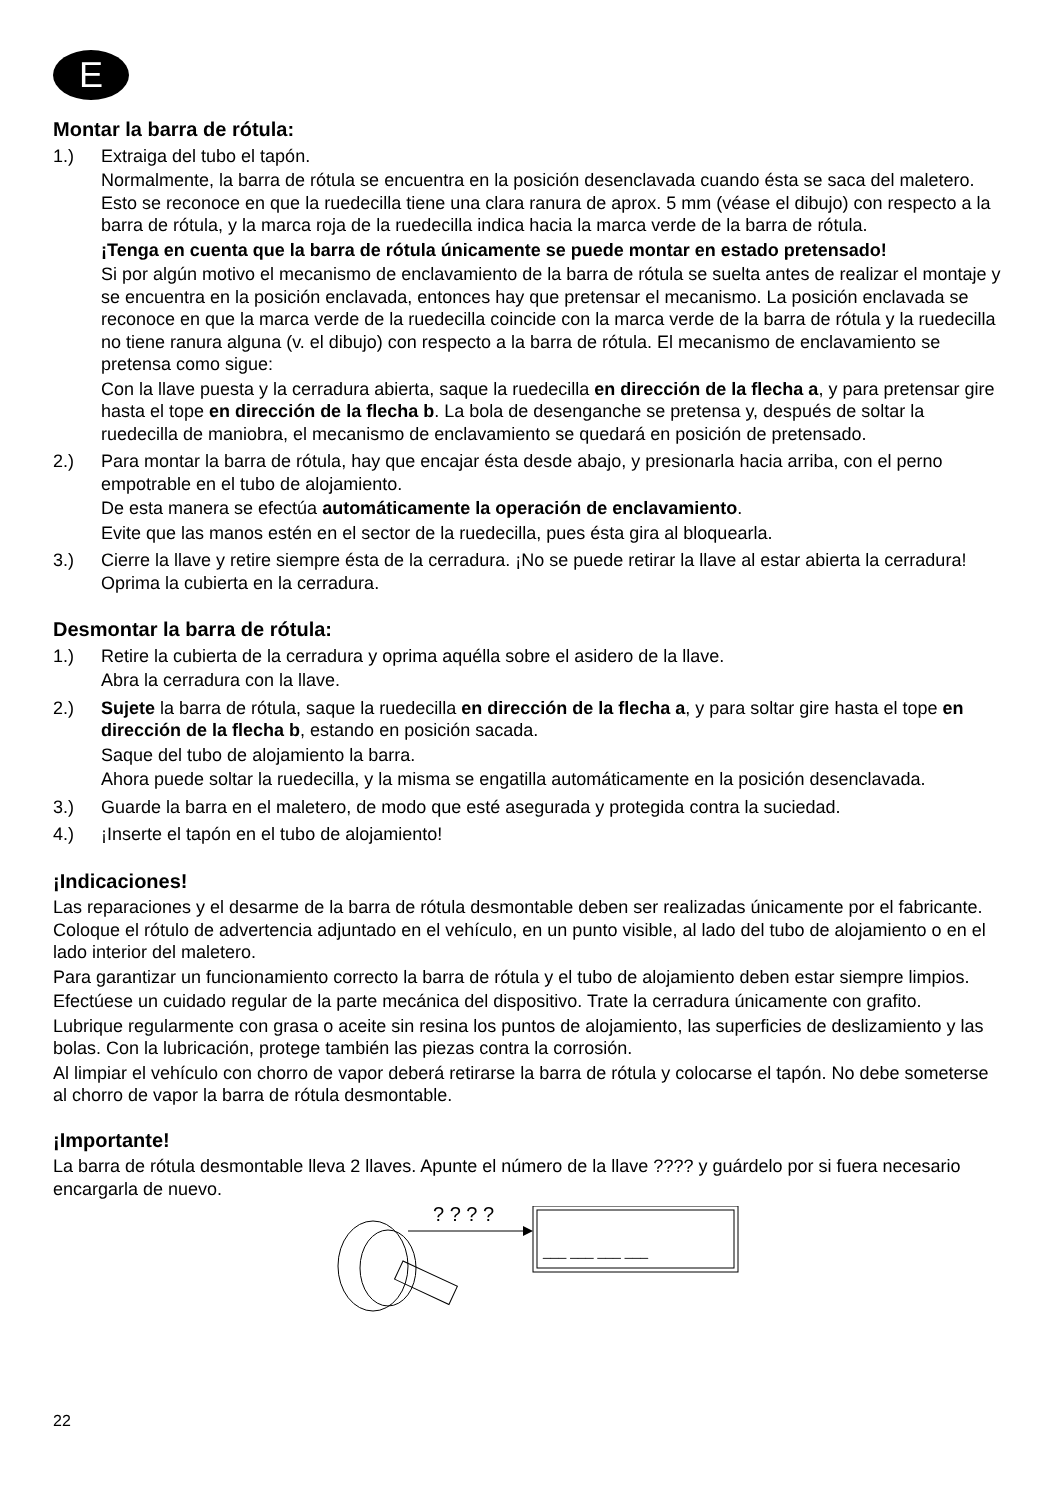E
Montar la barra de rótula:
1.) Extraiga del tubo el tapón.
Normalmente, la barra de rótula se encuentra en la posición desenclavada cuando ésta se saca del maletero. Esto se reconoce en que la ruedecilla tiene una clara ranura de aprox. 5 mm (véase el dibujo) con respecto a la barra de rótula, y la marca roja de la ruedecilla indica hacia la marca verde de la barra de rótula.
¡Tenga en cuenta que la barra de rótula únicamente se puede montar en estado pretensado!
Si por algún motivo el mecanismo de enclavamiento de la barra de rótula se suelta antes de realizar el montaje y se encuentra en la posición enclavada, entonces hay que pretensar el mecanismo. La posición enclavada se reconoce en que la marca verde de la ruedecilla coincide con la marca verde de la barra de rótula y la ruedecilla no tiene ranura alguna (v. el dibujo) con respecto a la barra de rótula. El mecanismo de enclavamiento se pretensa como sigue:
Con la llave puesta y la cerradura abierta, saque la ruedecilla en dirección de la flecha a, y para pretensar gire hasta el tope en dirección de la flecha b. La bola de desenganche se pretensa y, después de soltar la ruedecilla de maniobra, el mecanismo de enclavamiento se quedará en posición de pretensado.
2.) Para montar la barra de rótula, hay que encajar ésta desde abajo, y presionarla hacia arriba, con el perno empotrable en el tubo de alojamiento.
De esta manera se efectúa automáticamente la operación de enclavamiento.
Evite que las manos estén en el sector de la ruedecilla, pues ésta gira al bloquearla.
3.) Cierre la llave y retire siempre ésta de la cerradura. ¡No se puede retirar la llave al estar abierta la cerradura! Oprima la cubierta en la cerradura.
Desmontar la barra de rótula:
1.) Retire la cubierta de la cerradura y oprima aquélla sobre el asidero de la llave.
Abra la cerradura con la llave.
2.) Sujete la barra de rótula, saque la ruedecilla en dirección de la flecha a, y para soltar gire hasta el tope en dirección de la flecha b, estando en posición sacada.
Saque del tubo de alojamiento la barra.
Ahora puede soltar la ruedecilla, y la misma se engatilla automáticamente en la posición desenclavada.
3.) Guarde la barra en el maletero, de modo que esté asegurada y protegida contra la suciedad.
4.) ¡Inserte el tapón en el tubo de alojamiento!
¡Indicaciones!
Las reparaciones y el desarme de la barra de rótula desmontable deben ser realizadas únicamente por el fabricante. Coloque el rótulo de advertencia adjuntado en el vehículo, en un punto visible, al lado del tubo de alojamiento o en el lado interior del maletero.
Para garantizar un funcionamiento correcto la barra de rótula y el tubo de alojamiento deben estar siempre limpios.
Efectúese un cuidado regular de la parte mecánica del dispositivo. Trate la cerradura únicamente con grafito.
Lubrique regularmente con grasa o aceite sin resina los puntos de alojamiento, las superficies de deslizamiento y las bolas. Con la lubricación, protege también las piezas contra la corrosión.
Al limpiar el vehículo con chorro de vapor deberá retirarse la barra de rótula y colocarse el tapón. No debe someterse al chorro de vapor la barra de rótula desmontable.
¡Importante!
La barra de rótula desmontable lleva 2 llaves. Apunte el número de la llave ???? y guárdelo por si fuera necesario encargarla de nuevo.
? ? ? ?
___ ___ ___ ___
22